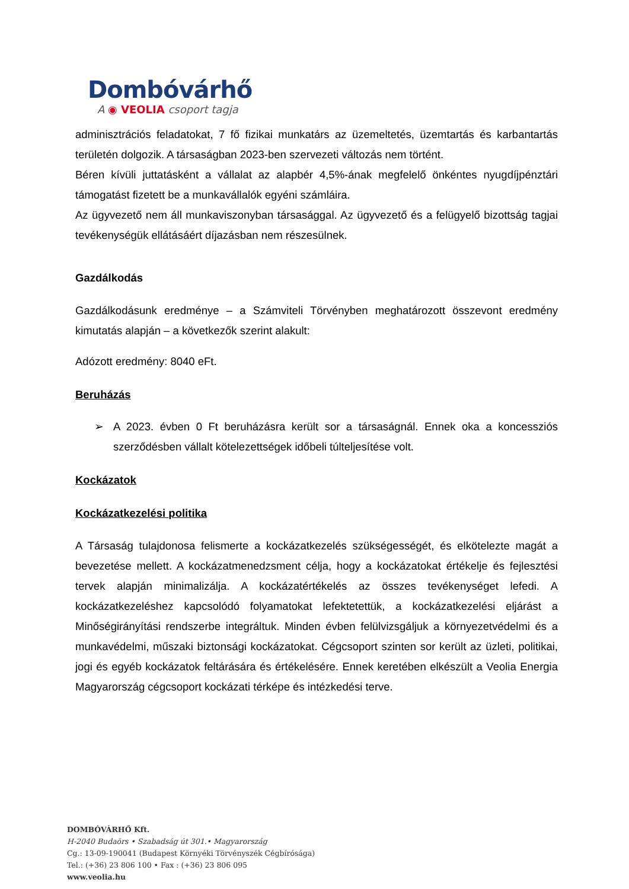Dombóvárhő
A ◉ VEOLIA csoport tagja
adminisztrációs feladatokat, 7 fő fizikai munkatárs az üzemeltetés, üzemtartás és karbantartás területén dolgozik. A társaságban 2023-ben szervezeti változás nem történt.
Béren kívüli juttatásként a vállalat az alapbér 4,5%-ának megfelelő önkéntes nyugdíjpénztári támogatást fizetett be a munkavállalók egyéni számláira.
Az ügyvezető nem áll munkaviszonyban társasággal. Az ügyvezető és a felügyelő bizottság tagjai tevékenységük ellátásáért díjazásban nem részesülnek.
Gazdálkodás
Gazdálkodásunk eredménye – a Számviteli Törvényben meghatározott összevont eredmény kimutatás alapján – a következők szerint alakult:
Adózott eredmény: 8040 eFt.
Beruházás
➢ A 2023. évben 0 Ft beruházásra került sor a társaságnál. Ennek oka a koncessziós szerződésben vállalt kötelezettségek időbeli túlteljesítése volt.
Kockázatok
Kockázatkezelési politika
A Társaság tulajdonosa felismerte a kockázatkezelés szükségességét, és elkötelezte magát a bevezetése mellett. A kockázatmenedzsment célja, hogy a kockázatokat értékelje és fejlesztési tervek alapján minimalizálja. A kockázatértékelés az összes tevékenységet lefedi. A kockázatkezeléshez kapcsolódó folyamatokat lefektetettük, a kockázatkezelési eljárást a Minőségirányítási rendszerbe integráltuk. Minden évben felülvizsgáljuk a környezetvédelmi és a munkavédelmi, műszaki biztonsági kockázatokat. Cégcsoport szinten sor került az üzleti, politikai, jogi és egyéb kockázatok feltárására és értékelésére. Ennek keretében elkészült a Veolia Energia Magyarország cégcsoport kockázati térképe és intézkedési terve.
DOMBÓVÁRHŐ Kft.
H-2040 Budaörs • Szabadság út 301.• Magyarország
Cg.: 13-09-190041 (Budapest Környéki Törvényszék Cégbírósága)
Tel.: (+36) 23 806 100 • Fax : (+36) 23 806 095
www.veolia.hu